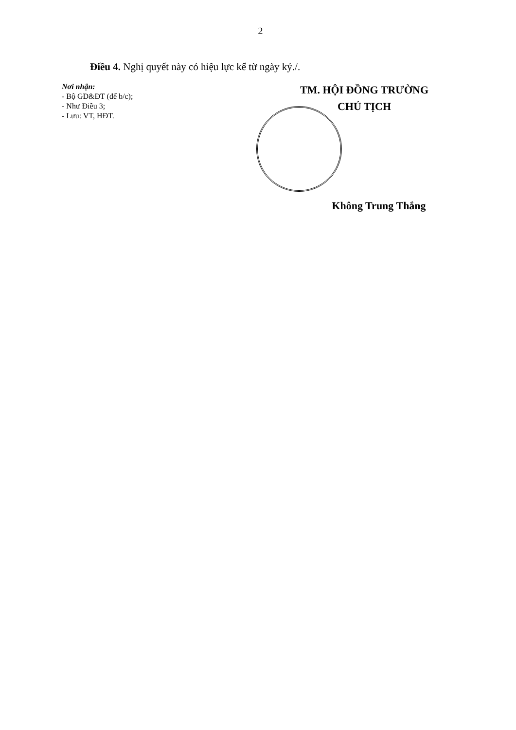2
Điều 4. Nghị quyết này có hiệu lực kể từ ngày ký./.
Nơi nhận:
- Bộ GD&ĐT (để b/c);
- Như Điều 3;
- Lưu: VT, HĐT.
TM. HỘI ĐỒNG TRƯỜNG
CHỦ TỊCH
Không Trung Thắng